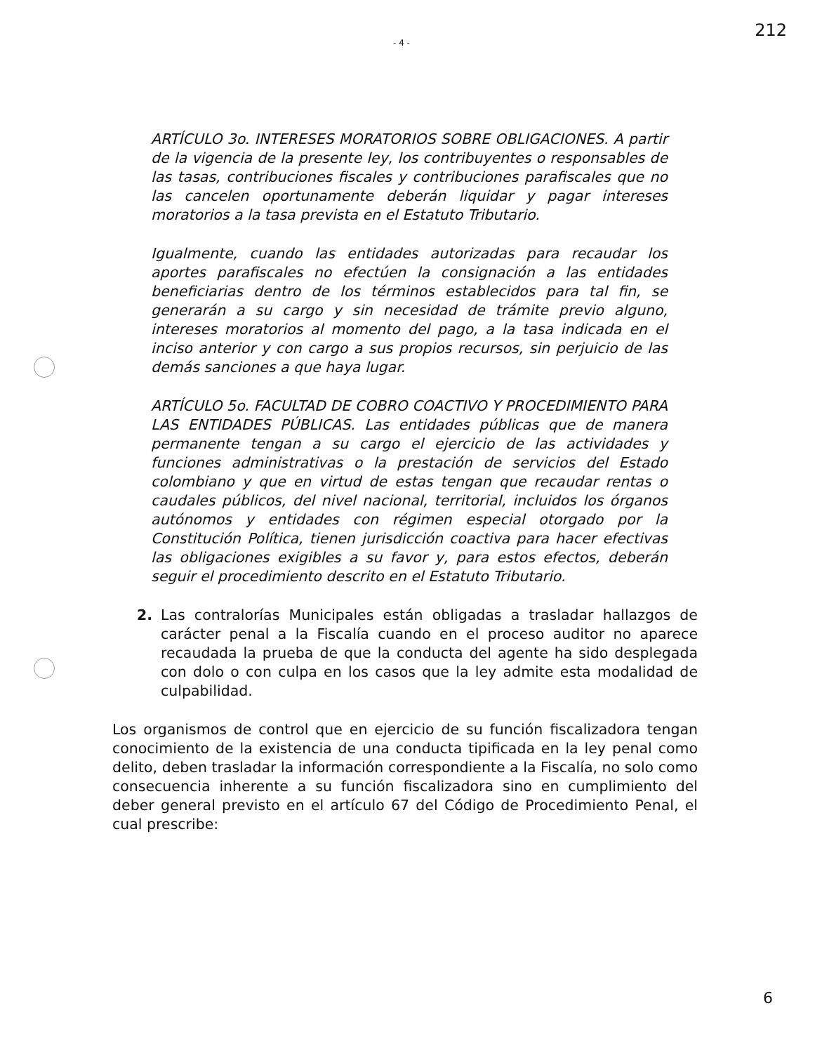- 4 - 212
ARTÍCULO 3o. INTERESES MORATORIOS SOBRE OBLIGACIONES. A partir de la vigencia de la presente ley, los contribuyentes o responsables de las tasas, contribuciones fiscales y contribuciones parafiscales que no las cancelen oportunamente deberán liquidar y pagar intereses moratorios a la tasa prevista en el Estatuto Tributario.
Igualmente, cuando las entidades autorizadas para recaudar los aportes parafiscales no efectúen la consignación a las entidades beneficiarias dentro de los términos establecidos para tal fin, se generarán a su cargo y sin necesidad de trámite previo alguno, intereses moratorios al momento del pago, a la tasa indicada en el inciso anterior y con cargo a sus propios recursos, sin perjuicio de las demás sanciones a que haya lugar.
ARTÍCULO 5o. FACULTAD DE COBRO COACTIVO Y PROCEDIMIENTO PARA LAS ENTIDADES PÚBLICAS. Las entidades públicas que de manera permanente tengan a su cargo el ejercicio de las actividades y funciones administrativas o la prestación de servicios del Estado colombiano y que en virtud de estas tengan que recaudar rentas o caudales públicos, del nivel nacional, territorial, incluidos los órganos autónomos y entidades con régimen especial otorgado por la Constitución Política, tienen jurisdicción coactiva para hacer efectivas las obligaciones exigibles a su favor y, para estos efectos, deberán seguir el procedimiento descrito en el Estatuto Tributario.
2. Las contralorías Municipales están obligadas a trasladar hallazgos de carácter penal a la Fiscalía cuando en el proceso auditor no aparece recaudada la prueba de que la conducta del agente ha sido desplegada con dolo o con culpa en los casos que la ley admite esta modalidad de culpabilidad.
Los organismos de control que en ejercicio de su función fiscalizadora tengan conocimiento de la existencia de una conducta tipificada en la ley penal como delito, deben trasladar la información correspondiente a la Fiscalía, no solo como consecuencia inherente a su función fiscalizadora sino en cumplimiento del deber general previsto en el artículo 67 del Código de Procedimiento Penal, el cual prescribe:
6